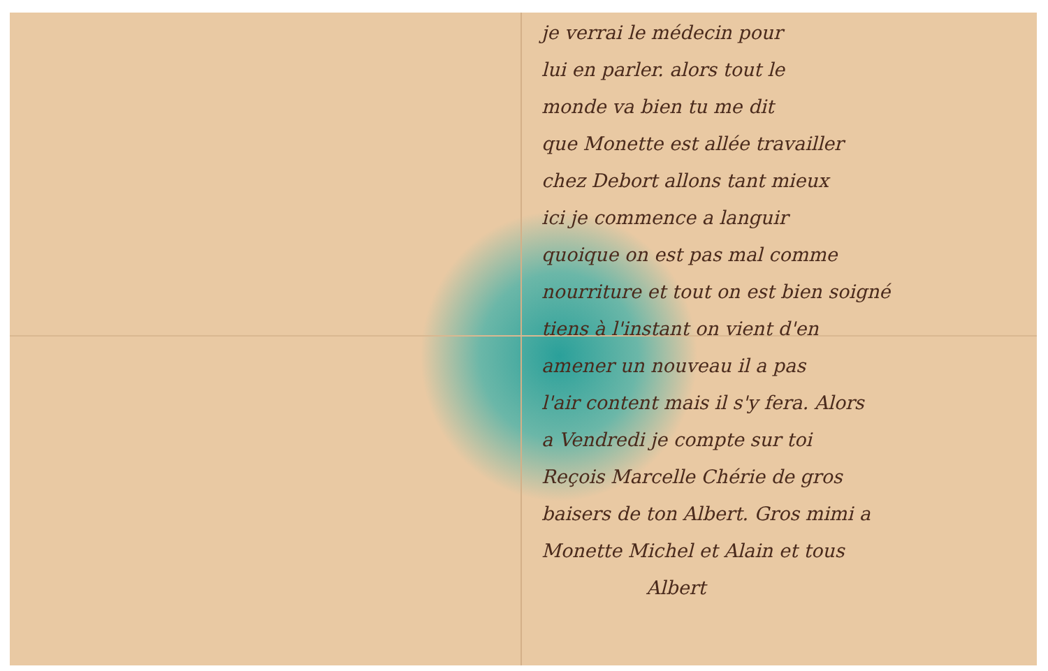je verrai le médecin pour
lui en parler. alors tout le
monde va bien tu me dit
que Monette est allée travailler
chez Debort allons tant mieux
ici je commence a languir
quoique on est pas mal comme
nourriture et tout on est bien soigné
tiens à l'instant on vient d'en
amener un nouveau il a pas
l'air content mais il s'y fera. Alors
a Vendredi je compte sur toi
Reçois Marcelle Chérie de gros
baisers de ton Albert. Gros mimi a
Monette Michel et Alain et tous
Albert